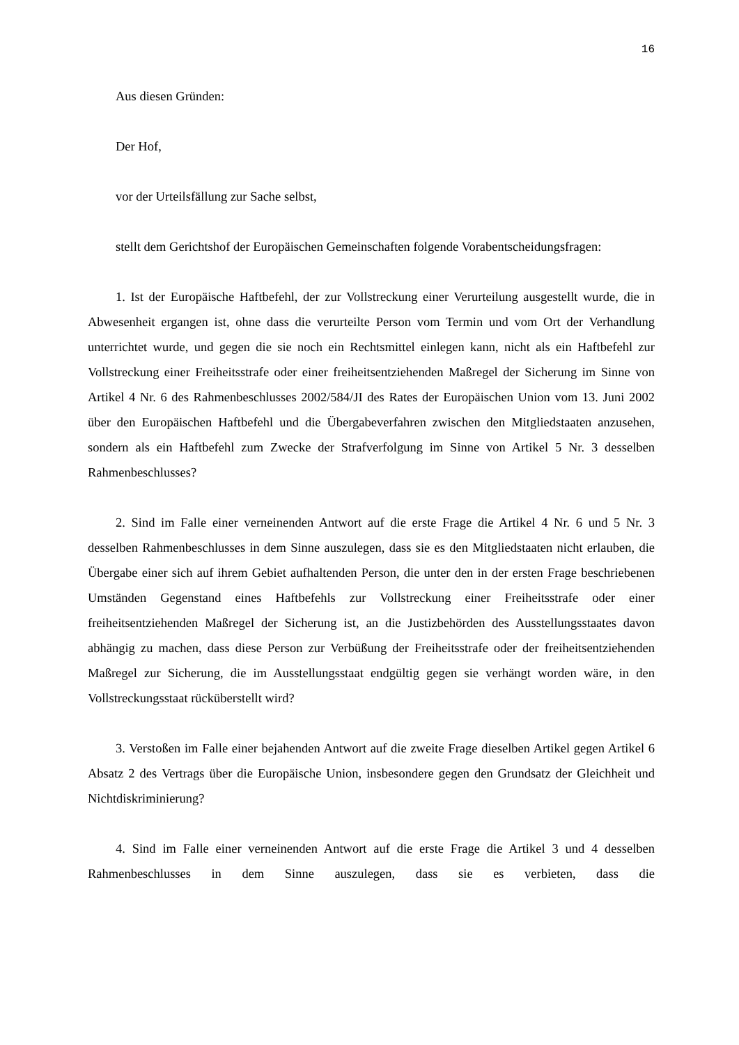16
Aus diesen Gründen:
Der Hof,
vor der Urteilsfällung zur Sache selbst,
stellt dem Gerichtshof der Europäischen Gemeinschaften folgende Vorabentscheidungsfragen:
1. Ist der Europäische Haftbefehl, der zur Vollstreckung einer Verurteilung ausgestellt wurde, die in Abwesenheit ergangen ist, ohne dass die verurteilte Person vom Termin und vom Ort der Verhandlung unterrichtet wurde, und gegen die sie noch ein Rechtsmittel einlegen kann, nicht als ein Haftbefehl zur Vollstreckung einer Freiheitsstrafe oder einer freiheitsentziehenden Maßregel der Sicherung im Sinne von Artikel 4 Nr. 6 des Rahmenbeschlusses 2002/584/JI des Rates der Europäischen Union vom 13. Juni 2002 über den Europäischen Haftbefehl und die Übergabeverfahren zwischen den Mitgliedstaaten anzusehen, sondern als ein Haftbefehl zum Zwecke der Strafverfolgung im Sinne von Artikel 5 Nr. 3 desselben Rahmenbeschlusses?
2. Sind im Falle einer verneinenden Antwort auf die erste Frage die Artikel 4 Nr. 6 und 5 Nr. 3 desselben Rahmenbeschlusses in dem Sinne auszulegen, dass sie es den Mitgliedstaaten nicht erlauben, die Übergabe einer sich auf ihrem Gebiet aufhaltenden Person, die unter den in der ersten Frage beschriebenen Umständen Gegenstand eines Haftbefehls zur Vollstreckung einer Freiheitsstrafe oder einer freiheitsentziehenden Maßregel der Sicherung ist, an die Justizbehörden des Ausstellungsstaates davon abhängig zu machen, dass diese Person zur Verbüßung der Freiheitsstrafe oder der freiheitsentziehenden Maßregel zur Sicherung, die im Ausstellungsstaat endgültig gegen sie verhängt worden wäre, in den Vollstreckungsstaat rücküberstellt wird?
3. Verstoßen im Falle einer bejahenden Antwort auf die zweite Frage dieselben Artikel gegen Artikel 6 Absatz 2 des Vertrags über die Europäische Union, insbesondere gegen den Grundsatz der Gleichheit und Nichtdiskriminierung?
4. Sind im Falle einer verneinenden Antwort auf die erste Frage die Artikel 3 und 4 desselben Rahmenbeschlusses in dem Sinne auszulegen, dass sie es verbieten, dass die